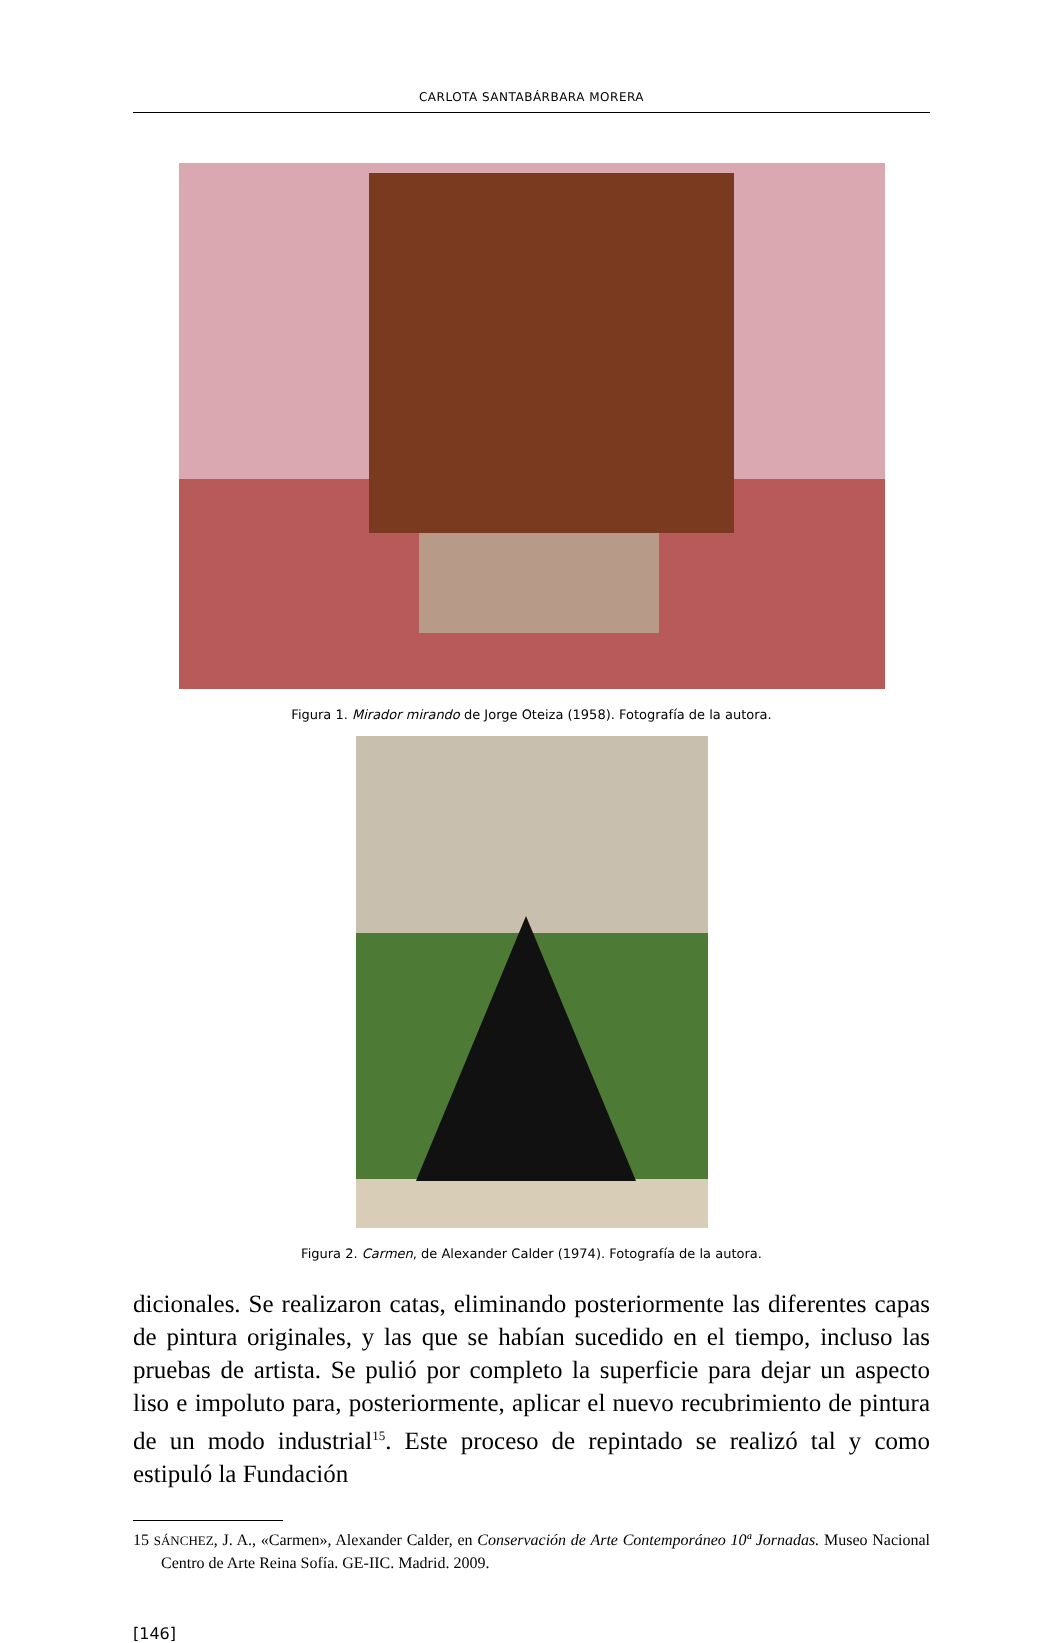CARLOTA SANTABÁRBARA MORERA
Figura 1. Mirador mirando de Jorge Oteiza (1958). Fotografía de la autora.
Figura 2. Carmen, de Alexander Calder (1974). Fotografía de la autora.
dicionales. Se realizaron catas, eliminando posteriormente las diferentes capas de pintura originales, y las que se habían sucedido en el tiempo, incluso las pruebas de artista. Se pulió por completo la superficie para dejar un aspecto liso e impoluto para, posteriormente, aplicar el nuevo recubrimiento de pintura de un modo industrial<sup>15</sup>. Este proceso de repintado se realizó tal y como estipuló la Fundación
15 SÁNCHEZ, J. A., «Carmen», Alexander Calder, en Conservación de Arte Contemporáneo 10ª Jornadas. Museo Nacional Centro de Arte Reina Sofía. GE-IIC. Madrid. 2009.
[146]